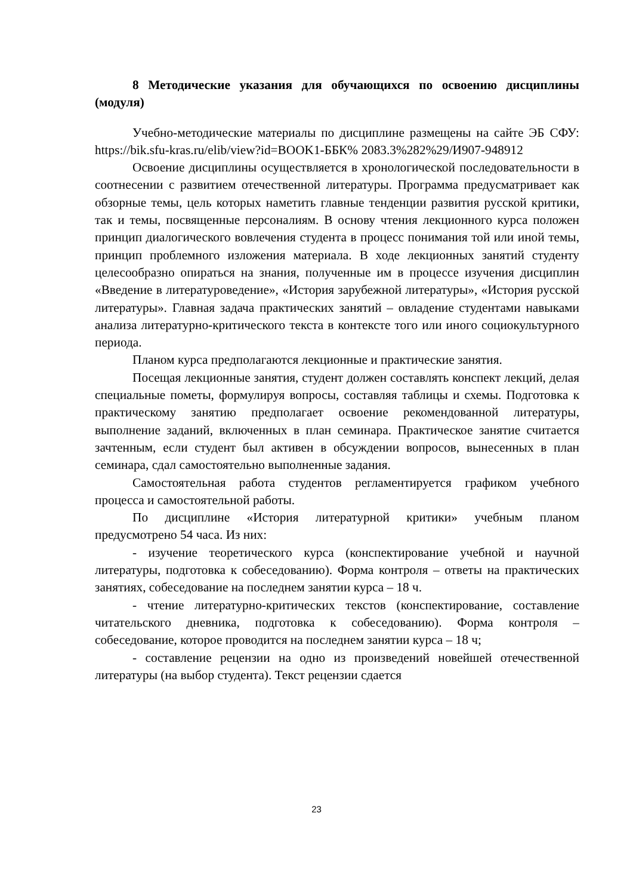8 Методические указания для обучающихся по освоению дисциплины (модуля)
Учебно-методические материалы по дисциплине размещены на сайте ЭБ СФУ: https://bik.sfu-kras.ru/elib/view?id=BOOK1-ББК% 2083.3%282%29/И907-948912
Освоение дисциплины осуществляется в хронологической последовательности в соотнесении с развитием отечественной литературы. Программа предусматривает как обзорные темы, цель которых наметить главные тенденции развития русской критики, так и темы, посвященные персоналиям. В основу чтения лекционного курса положен принцип диалогического вовлечения студента в процесс понимания той или иной темы, принцип проблемного изложения материала. В ходе лекционных занятий студенту целесообразно опираться на знания, полученные им в процессе изучения дисциплин «Введение в литературоведение», «История зарубежной литературы», «История русской литературы». Главная задача практических занятий – овладение студентами навыками анализа литературно-критического текста в контексте того или иного социокультурного периода.
Планом курса предполагаются лекционные и практические занятия.
Посещая лекционные занятия, студент должен составлять конспект лекций, делая специальные пометы, формулируя вопросы, составляя таблицы и схемы. Подготовка к практическому занятию предполагает освоение рекомендованной литературы, выполнение заданий, включенных в план семинара. Практическое занятие считается зачтенным, если студент был активен в обсуждении вопросов, вынесенных в план семинара, сдал самостоятельно выполненные задания.
Самостоятельная работа студентов регламентируется графиком учебного процесса и самостоятельной работы.
По дисциплине «История литературной критики» учебным планом предусмотрено 54 часа. Из них:
- изучение теоретического курса (конспектирование учебной и научной литературы, подготовка к собеседованию). Форма контроля – ответы на практических занятиях, собеседование на последнем занятии курса – 18 ч.
- чтение литературно-критических текстов (конспектирование, составление читательского дневника, подготовка к собеседованию). Форма контроля – собеседование, которое проводится на последнем занятии курса – 18 ч;
- составление рецензии на одно из произведений новейшей отечественной литературы (на выбор студента). Текст рецензии сдается
23